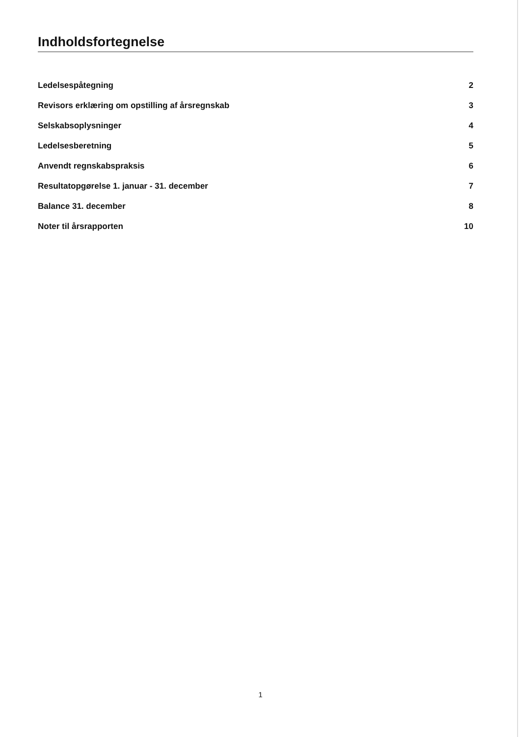Indholdsfortegnelse
Ledelsespåtegning 2
Revisors erklæring om opstilling af årsregnskab 3
Selskabsoplysninger 4
Ledelsesberetning 5
Anvendt regnskabspraksis 6
Resultatopgørelse 1. januar - 31. december 7
Balance 31. december 8
Noter til årsrapporten 10
1